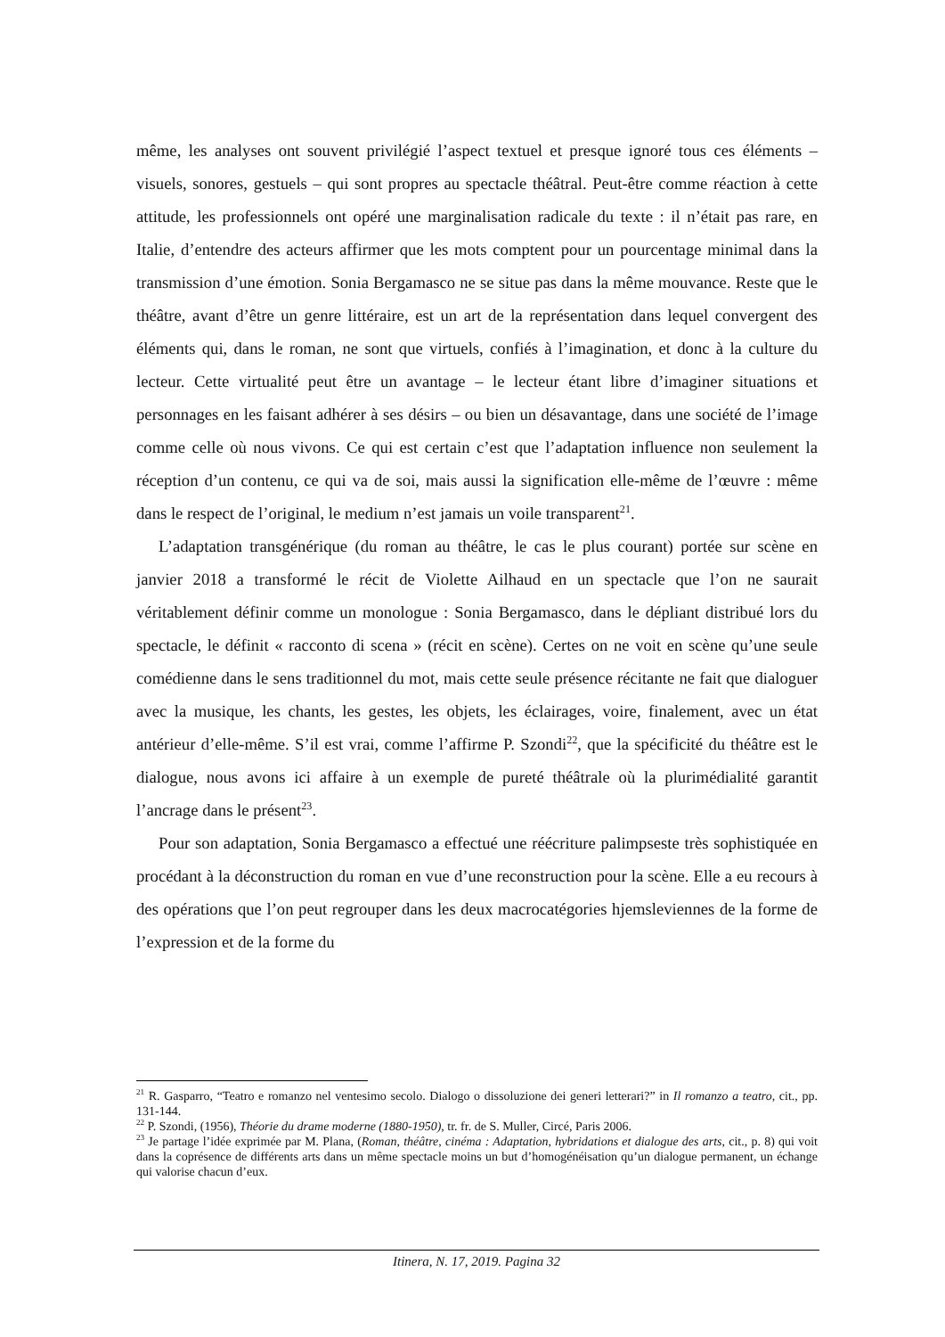même, les analyses ont souvent privilégié l’aspect textuel et presque ignoré tous ces éléments – visuels, sonores, gestuels – qui sont propres au spectacle théâtral. Peut-être comme réaction à cette attitude, les professionnels ont opéré une marginalisation radicale du texte : il n’était pas rare, en Italie, d’entendre des acteurs affirmer que les mots comptent pour un pourcentage minimal dans la transmission d’une émotion. Sonia Bergamasco ne se situe pas dans la même mouvance. Reste que le théâtre, avant d’être un genre littéraire, est un art de la représentation dans lequel convergent des éléments qui, dans le roman, ne sont que virtuels, confiés à l’imagination, et donc à la culture du lecteur. Cette virtualité peut être un avantage – le lecteur étant libre d’imaginer situations et personnages en les faisant adhérer à ses désirs – ou bien un désavantage, dans une société de l’image comme celle où nous vivons. Ce qui est certain c’est que l’adaptation influence non seulement la réception d’un contenu, ce qui va de soi, mais aussi la signification elle-même de l’œuvre : même dans le respect de l’original, le medium n’est jamais un voile transparent<sup>21</sup>.
L’adaptation transgénérique (du roman au théâtre, le cas le plus courant) portée sur scène en janvier 2018 a transformé le récit de Violette Ailhaud en un spectacle que l’on ne saurait véritablement définir comme un monologue : Sonia Bergamasco, dans le dépliant distribué lors du spectacle, le définit « racconto di scena » (récit en scène). Certes on ne voit en scène qu’une seule comédienne dans le sens traditionnel du mot, mais cette seule présence récitante ne fait que dialoguer avec la musique, les chants, les gestes, les objets, les éclairages, voire, finalement, avec un état antérieur d’elle-même. S’il est vrai, comme l’affirme P. Szondi<sup>22</sup>, que la spécificité du théâtre est le dialogue, nous avons ici affaire à un exemple de pureté théâtrale où la plurimédialité garantit l’ancrage dans le présent<sup>23</sup>.
Pour son adaptation, Sonia Bergamasco a effectué une réécriture palimpseste très sophistiquée en procédant à la déconstruction du roman en vue d’une reconstruction pour la scène. Elle a eu recours à des opérations que l’on peut regrouper dans les deux macrocatégories hjemsleviennes de la forme de l’expression et de la forme du
<sup>21</sup> R. Gasparro, “Teatro e romanzo nel ventesimo secolo. Dialogo o dissoluzione dei generi letterari?” in Il romanzo a teatro, cit., pp. 131-144.
<sup>22</sup> P. Szondi, (1956), Théorie du drame moderne (1880-1950), tr. fr. de S. Muller, Circé, Paris 2006.
<sup>23</sup> Je partage l’idée exprimée par M. Plana, (Roman, théâtre, cinéma : Adaptation, hybridations et dialogue des arts, cit., p. 8) qui voit dans la coprésence de différents arts dans un même spectacle moins un but d’homogénéisation qu’un dialogue permanent, un échange qui valorise chacun d’eux.
Itinera, N. 17, 2019. Pagina 32